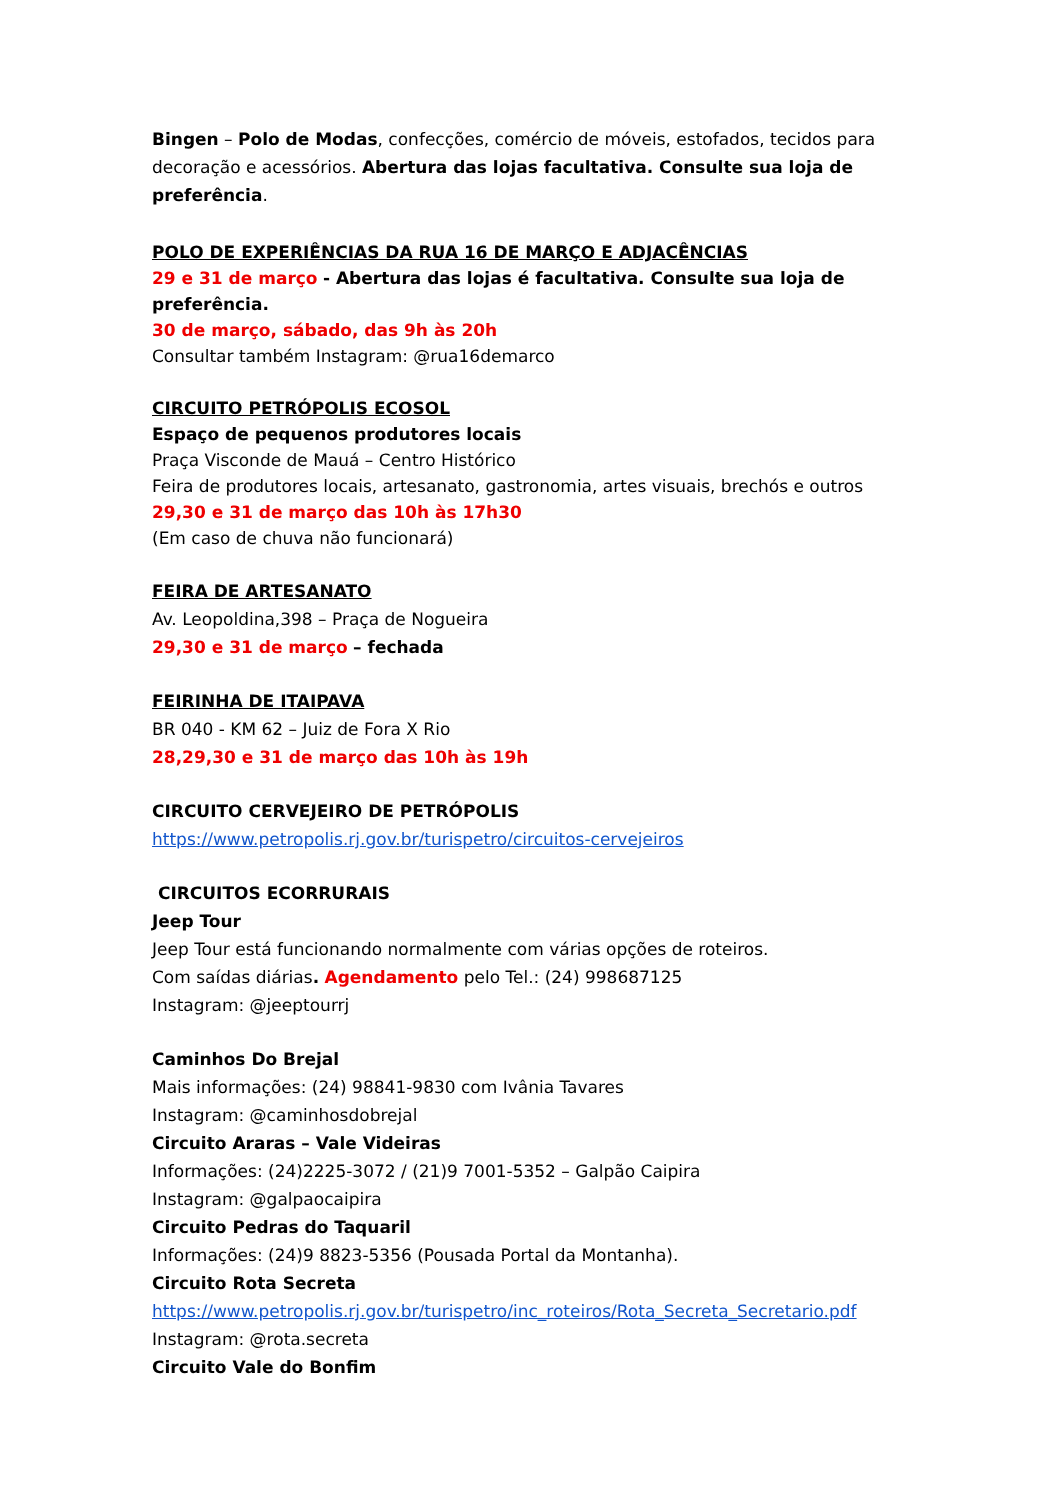Bingen – Polo de Modas, confecções, comércio de móveis, estofados, tecidos para decoração e acessórios. Abertura das lojas facultativa. Consulte sua loja de preferência.
POLO DE EXPERIÊNCIAS DA RUA 16 DE MARÇO E ADJACÊNCIAS
29 e 31 de março - Abertura das lojas é facultativa. Consulte sua loja de preferência.
30 de março, sábado, das 9h às 20h
Consultar também Instagram: @rua16demarco
CIRCUITO PETRÓPOLIS ECOSOL
Espaço de pequenos produtores locais
Praça Visconde de Mauá – Centro Histórico
Feira de produtores locais, artesanato, gastronomia, artes visuais, brechós e outros
29,30 e 31 de março das 10h às 17h30
(Em caso de chuva não funcionará)
FEIRA DE ARTESANATO
Av. Leopoldina,398 – Praça de Nogueira
29,30 e 31 de março – fechada
FEIRINHA DE ITAIPAVA
BR 040 - KM 62 – Juiz de Fora X Rio
28,29,30 e 31 de março das 10h às 19h
CIRCUITO CERVEJEIRO DE PETRÓPOLIS
https://www.petropolis.rj.gov.br/turispetro/circuitos-cervejeiros
CIRCUITOS ECORRURAIS
Jeep Tour
Jeep Tour está funcionando normalmente com várias opções de roteiros.
Com saídas diárias. Agendamento pelo Tel.: (24) 998687125
Instagram: @jeeptourrj
Caminhos Do Brejal
Mais informações: (24) 98841-9830 com Ivânia Tavares
Instagram: @caminhosdobrejal
Circuito Araras – Vale Videiras
Informações: (24)2225-3072 / (21)9 7001-5352 – Galpão Caipira
Instagram: @galpaocaipira
Circuito Pedras do Taquaril
Informações: (24)9 8823-5356 (Pousada Portal da Montanha).
Circuito Rota Secreta
https://www.petropolis.rj.gov.br/turispetro/inc_roteiros/Rota_Secreta_Secretario.pdf
Instagram: @rota.secreta
Circuito Vale do Bonfim